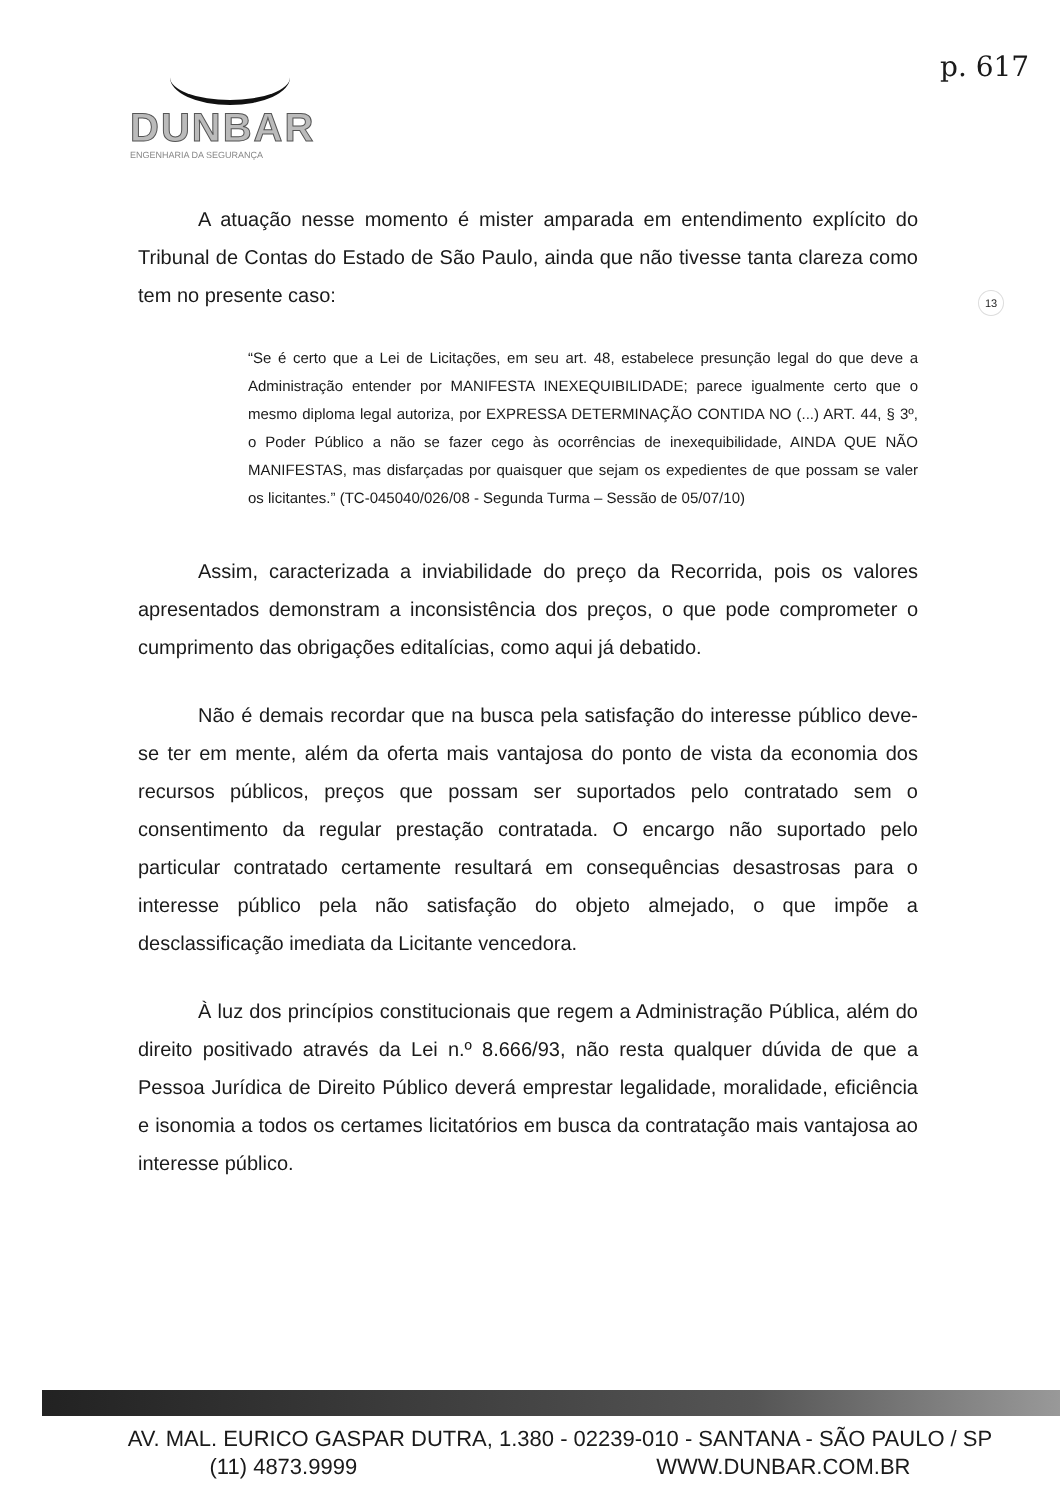DUNBAR
ENGENHARIA DA SEGURANÇA
p. 617
13
A atuação nesse momento é mister amparada em entendimento explícito do Tribunal de Contas do Estado de São Paulo, ainda que não tivesse tanta clareza como tem no presente caso:
“Se é certo que a Lei de Licitações, em seu art. 48, estabelece presunção legal do que deve a Administração entender por MANIFESTA INEXEQUIBILIDADE; parece igualmente certo que o mesmo diploma legal autoriza, por EXPRESSA DETERMINAÇÃO CONTIDA NO (...) ART. 44, § 3º, o Poder Público a não se fazer cego às ocorrências de inexequibilidade, AINDA QUE NÃO MANIFESTAS, mas disfarçadas por quaisquer que sejam os expedientes de que possam se valer os licitantes.” (TC-045040/026/08 - Segunda Turma – Sessão de 05/07/10)
Assim, caracterizada a inviabilidade do preço da Recorrida, pois os valores apresentados demonstram a inconsistência dos preços, o que pode comprometer o cumprimento das obrigações editalícias, como aqui já debatido.
Não é demais recordar que na busca pela satisfação do interesse público deve-se ter em mente, além da oferta mais vantajosa do ponto de vista da economia dos recursos públicos, preços que possam ser suportados pelo contratado sem o consentimento da regular prestação contratada. O encargo não suportado pelo particular contratado certamente resultará em consequências desastrosas para o interesse público pela não satisfação do objeto almejado, o que impõe a desclassificação imediata da Licitante vencedora.
À luz dos princípios constitucionais que regem a Administração Pública, além do direito positivado através da Lei n.º 8.666/93, não resta qualquer dúvida de que a Pessoa Jurídica de Direito Público deverá emprestar legalidade, moralidade, eficiência e isonomia a todos os certames licitatórios em busca da contratação mais vantajosa ao interesse público.
AV. MAL. EURICO GASPAR DUTRA, 1.380 - 02239-010 - SANTANA - SÃO PAULO / SP
(11) 4873.9999 WWW.DUNBAR.COM.BR